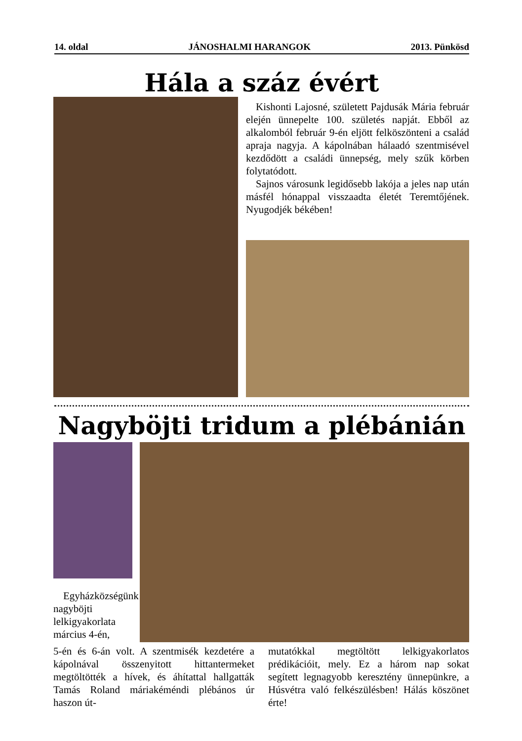14. oldal JÁNOSHALMI HARANGOK 2013. Pünkösd
Hála a száz évért
Kishonti Lajosné, született Pajdusák Mária február elején ünnepelte 100. születés napját. Ebből az alkalomból február 9-én eljött felköszönteni a család apraja nagyja. A kápolnában hálaadó szentmisével kezdődött a családi ünnepség, mely szűk körben folytatódott.
Sajnos városunk legidősebb lakója a jeles nap után másfél hónappal visszaadta életét Teremtőjének. Nyugodjék békében!
Nagyböjti tridum a plébánián
Egyházközségünk nagyböjti lelkigyakorlata március 4-én,
5-én és 6-án volt. A szentmisék kezdetére a kápolnával összenyitott hittantermeket megtöltötték a hívek, és áhítattal hallgatták Tamás Roland máriakéméndi plébános úr haszon út-
mutatókkal megtöltött lelkigyakorlatos prédikációit, mely. Ez a három nap sokat segített legnagyobb keresztény ünnepünkre, a Húsvétra való felkészülésben! Hálás köszönet érte!